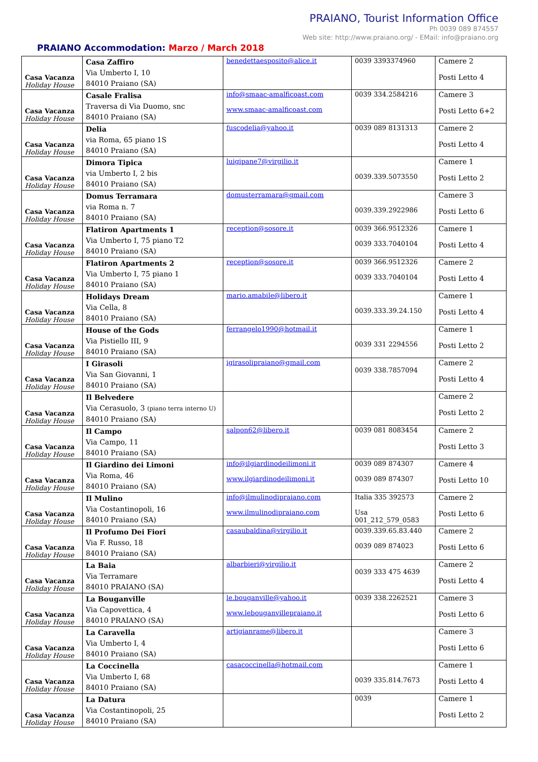PRAIANO, Tourist Information Office
Ph 0039 089 874557
Web site: http://www.praiano.org/ - EMail: info@praiano.org
PRAIANO Accommodation: Marzo / March 2018
| Casa Vacanza Holiday House | Casa Zaffiro Via Umberto I, 10 84010 Praiano (SA) | benedettaesposito@alice.it | 0039 3393374960 | Camere 2 Posti Letto 4 |
| Casa Vacanza Holiday House | Casale Fralisa Traversa di Via Duomo, snc 84010 Praiano (SA) | info@smaac-amalficoast.com www.smaac-amalficoast.com | 0039 334.2584216 | Camere 3 Posti Letto 6+2 |
| Casa Vacanza Holiday House | Delia via Roma, 65 piano 1S 84010 Praiano (SA) | fuscodelia@yahoo.it | 0039 089 8131313 | Camere 2 Posti Letto 4 |
| Casa Vacanza Holiday House | Dimora Tipica via Umberto I, 2 bis 84010 Praiano (SA) | luigipane7@virgilio.it | 0039.339.5073550 | Camere 1 Posti Letto 2 |
| Casa Vacanza Holiday House | Domus Terramara via Roma n. 7 84010 Praiano (SA) | domusterramara@gmail.com | 0039.339.2922986 | Camere 3 Posti Letto 6 |
| Casa Vacanza Holiday House | Flatiron Apartments 1 Via Umberto I, 75 piano T2 84010 Praiano (SA) | reception@sosore.it | 0039 366.9512326 0039 333.7040104 | Camere 1 Posti Letto 4 |
| Casa Vacanza Holiday House | Flatiron Apartments 2 Via Umberto I, 75 piano 1 84010 Praiano (SA) | reception@sosore.it | 0039 366.9512326 0039 333.7040104 | Camere 2 Posti Letto 4 |
| Casa Vacanza Holiday House | Holidays Dream Via Cella, 8 84010 Praiano (SA) | mario.amabile@libero.it | 0039.333.39.24.150 | Camere 1 Posti Letto 4 |
| Casa Vacanza Holiday House | House of the Gods Via Pistiello III, 9 84010 Praiano (SA) | ferrangelo1990@hotmail.it | 0039 331 2294556 | Camere 1 Posti Letto 2 |
| Casa Vacanza Holiday House | I Girasoli Via San Giovanni, 1 84010 Praiano (SA) | igirasolipraiano@gmail.com | 0039 338.7857094 | Camere 2 Posti Letto 4 |
| Casa Vacanza Holiday House | Il Belvedere Via Cerasuolo, 3 (piano terra interno U) 84010 Praiano (SA) | | | Camere 2 Posti Letto 2 |
| Casa Vacanza Holiday House | Il Campo Via Campo, 11 84010 Praiano (SA) | salpon62@libero.it | 0039 081 8083454 | Camere 2 Posti Letto 3 |
| Casa Vacanza Holiday House | Il Giardino dei Limoni Via Roma, 46 84010 Praiano (SA) | info@ilgiardinodeilimoni.it www.ilgiardinodeilimoni.it | 0039 089 874307 0039 089 874307 | Camere 4 Posti Letto 10 |
| Casa Vacanza Holiday House | Il Mulino Via Costantinopoli, 16 84010 Praiano (SA) | info@ilmulinodipraiano.com www.ilmulinodipraiano.com | Italia 335 392573 Usa 001_212_579_0583 | Camere 2 Posti Letto 6 |
| Casa Vacanza Holiday House | Il Profumo Dei Fiori Via F. Russo, 18 84010 Praiano (SA) | casaubaldina@virgilio.it | 0039.339.65.83.440 0039 089 874023 | Camere 2 Posti Letto 6 |
| Casa Vacanza Holiday House | La Baia Via Terramare 84010 PRAIANO (SA) | albarbieri@virgilio.it | 0039 333 475 4639 | Camere 2 Posti Letto 4 |
| Casa Vacanza Holiday House | La Bouganville Via Capovettica, 4 84010 PRAIANO (SA) | le.bouganville@yahoo.it www.lebouganvillepraiano.it | 0039 338.2262521 | Camere 3 Posti Letto 6 |
| Casa Vacanza Holiday House | La Caravella Via Umberto I, 4 84010 Praiano (SA) | artigianrame@libero.it | | Camere 3 Posti Letto 6 |
| Casa Vacanza Holiday House | La Coccinella Via Umberto I, 68 84010 Praiano (SA) | casacoccinella@hotmail.com | 0039 335.814.7673 | Camere 1 Posti Letto 4 |
| Casa Vacanza Holiday House | La Datura Via Costantinopoli, 25 84010 Praiano (SA) | | 0039 | Camere 1 Posti Letto 2 |